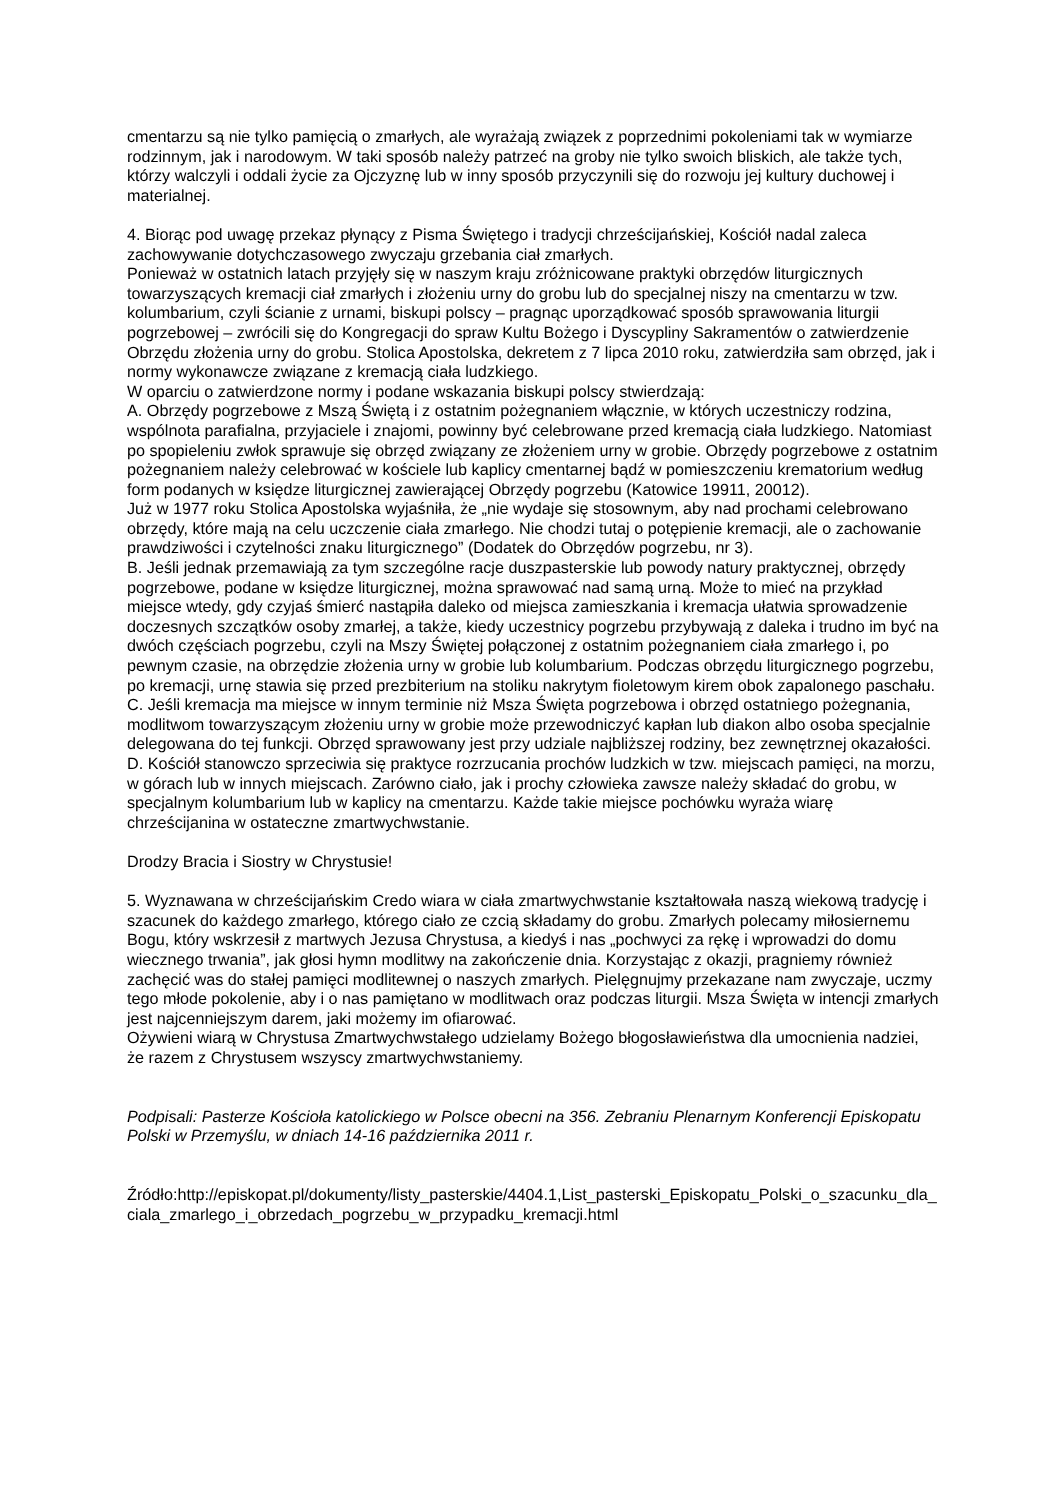cmentarzu są nie tylko pamięcią o zmarłych, ale wyrażają związek z poprzednimi pokoleniami tak w wymiarze rodzinnym, jak i narodowym. W taki sposób należy patrzeć na groby nie tylko swoich bliskich, ale także tych, którzy walczyli i oddali życie za Ojczyznę lub w inny sposób przyczynili się do rozwoju jej kultury duchowej i materialnej.
4. Biorąc pod uwagę przekaz płynący z Pisma Świętego i tradycji chrześcijańskiej, Kościół nadal zaleca zachowywanie dotychczasowego zwyczaju grzebania ciał zmarłych.
Ponieważ w ostatnich latach przyjęły się w naszym kraju zróżnicowane praktyki obrzędów liturgicznych towarzyszących kremacji ciał zmarłych i złożeniu urny do grobu lub do specjalnej niszy na cmentarzu w tzw. kolumbarium, czyli ścianie z urnami, biskupi polscy – pragnąc uporządkować sposób sprawowania liturgii pogrzebowej – zwrócili się do Kongregacji do spraw Kultu Bożego i Dyscypliny Sakramentów o zatwierdzenie Obrzędu złożenia urny do grobu. Stolica Apostolska, dekretem z 7 lipca 2010 roku, zatwierdziła sam obrzęd, jak i normy wykonawcze związane z kremacją ciała ludzkiego.
W oparciu o zatwierdzone normy i podane wskazania biskupi polscy stwierdzają:
A. Obrzędy pogrzebowe z Mszą Świętą i z ostatnim pożegnaniem włącznie, w których uczestniczy rodzina, wspólnota parafialna, przyjaciele i znajomi, powinny być celebrowane przed kremacją ciała ludzkiego. Natomiast po spopieleniu zwłok sprawuje się obrzęd związany ze złożeniem urny w grobie. Obrzędy pogrzebowe z ostatnim pożegnaniem należy celebrować w kościele lub kaplicy cmentarnej bądź w pomieszczeniu krematorium według form podanych w księdze liturgicznej zawierającej Obrzędy pogrzebu (Katowice 19911, 20012).
Już w 1977 roku Stolica Apostolska wyjaśniła, że „nie wydaje się stosownym, aby nad prochami celebrowano obrzędy, które mają na celu uczczenie ciała zmarłego. Nie chodzi tutaj o potępienie kremacji, ale o zachowanie prawdziwości i czytelności znaku liturgicznego” (Dodatek do Obrzędów pogrzebu, nr 3).
B. Jeśli jednak przemawiają za tym szczególne racje duszpasterskie lub powody natury praktycznej, obrzędy pogrzebowe, podane w księdze liturgicznej, można sprawować nad samą urną. Może to mieć na przykład miejsce wtedy, gdy czyjaś śmierć nastąpiła daleko od miejsca zamieszkania i kremacja ułatwia sprowadzenie doczesnych szczątków osoby zmarłej, a także, kiedy uczestnicy pogrzebu przybywają z daleka i trudno im być na dwóch częściach pogrzebu, czyli na Mszy Świętej połączonej z ostatnim pożegnaniem ciała zmarłego i, po pewnym czasie, na obrzędzie złożenia urny w grobie lub kolumbarium. Podczas obrzędu liturgicznego pogrzebu, po kremacji, urnę stawia się przed prezbiterium na stoliku nakrytym fioletowym kirem obok zapalonego paschału.
C. Jeśli kremacja ma miejsce w innym terminie niż Msza Święta pogrzebowa i obrzęd ostatniego pożegnania, modlitwom towarzyszącym złożeniu urny w grobie może przewodniczyć kapłan lub diakon albo osoba specjalnie delegowana do tej funkcji. Obrzęd sprawowany jest przy udziale najbliższej rodziny, bez zewnętrznej okazałości.
D. Kościół stanowczo sprzeciwia się praktyce rozrzucania prochów ludzkich w tzw. miejscach pamięci, na morzu, w górach lub w innych miejscach. Zarówno ciało, jak i prochy człowieka zawsze należy składać do grobu, w specjalnym kolumbarium lub w kaplicy na cmentarzu. Każde takie miejsce pochówku wyraża wiarę chrześcijanina w ostateczne zmartwychwstanie.
Drodzy Bracia i Siostry w Chrystusie!
5. Wyznawana w chrześcijańskim Credo wiara w ciała zmartwychwstanie kształtowała naszą wiekową tradycję i szacunek do każdego zmarłego, którego ciało ze czcią składamy do grobu. Zmarłych polecamy miłosiernemu Bogu, który wskrzesił z martwych Jezusa Chrystusa, a kiedyś i nas „pochwyci za rękę i wprowadzi do domu wiecznego trwania”, jak głosi hymn modlitwy na zakończenie dnia. Korzystając z okazji, pragniemy również zachęcić was do stałej pamięci modlitewnej o naszych zmarłych. Pielęgnujmy przekazane nam zwyczaje, uczmy tego młode pokolenie, aby i o nas pamiętano w modlitwach oraz podczas liturgii. Msza Święta w intencji zmarłych jest najcenniejszym darem, jaki możemy im ofiarować.
Ożywieni wiarą w Chrystusa Zmartwychwstałego udzielamy Bożego błogosławieństwa dla umocnienia nadziei, że razem z Chrystusem wszyscy zmartwychwstaniemy.
Podpisali: Pasterze Kościoła katolickiego w Polsce obecni na 356. Zebraniu Plenarnym Konferencji Episkopatu Polski w Przemyślu, w dniach 14-16 października 2011 r.
Źródło:http://episkopat.pl/dokumenty/listy_pasterskie/4404.1,List_pasterski_Episkopatu_Polski_o_szacunku_dla_ciala_zmarlego_i_obrzedach_pogrzebu_w_przypadku_kremacji.html